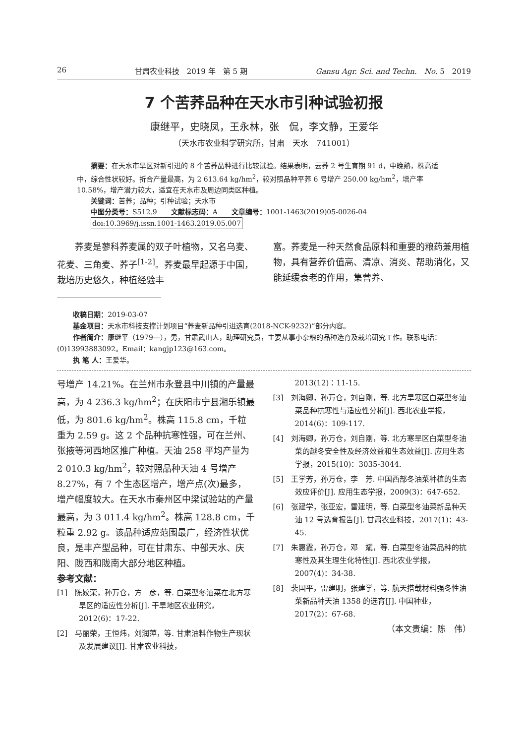26 甘肃农业科技　2019 年　第 5 期 Gansu Agr. Sci. and Techn.　No. 5　2019
7 个苦荞品种在天水市引种试验初报
康继平，史晓凤，王永林，张　侃，李文静，王爱华
（天水市农业科学研究所，甘肃　天水　741001）
　　摘要：在天水市旱区对新引进的 8 个苦荞品种进行比较试验。结果表明，云荞 2 号生育期 91 d，中晚熟，株高适中，综合性状较好。折合产量最高，为 2 613.64 kg/hm<sup>2</sup>，较对照品种平荞 6 号增产 250.00 kg/hm<sup>2</sup>，增产率 10.58%，增产潜力较大，适宜在天水市及周边同类区种植。
　　关键词：苦荞；品种；引种试验；天水市
　　中图分类号：S512.9　　文献标志码：A　　文章编号：1001-1463(2019)05-0026-04
　　doi:10.3969/j.issn.1001-1463.2019.05.007
荞麦是蓼科荞麦属的双子叶植物，又名乌麦、花麦、三角麦、荞子<sup>[1-2]</sup>。荞麦最早起源于中国，栽培历史悠久，种植经验丰
富。荞麦是一种天然食品原料和重要的粮药兼用植物，具有营养价值高、清凉、消炎、帮助消化，又能延缓衰老的作用，集营养、
收稿日期：2019-03-07
基金项目：天水市科技支撑计划项目“荞麦新品种引进选育(2018-NCK-9232)”部分内容。
作者简介：康继平（1979—），男，甘肃武山人，助理研究员，主要从事小杂粮的品种选育及栽培研究工作。联系电话：(0)13993883092。Email：kangjp123@163.com。
执 笔 人：王爱华。
号增产 14.21%。在兰州市永登县中川镇的产量最高，为 4 236.3 kg/hm<sup>2</sup>；在庆阳市宁县湘乐镇最低，为 801.6 kg/hm<sup>2</sup>。株高 115.8 cm，千粒重为 2.59 g。这 2 个品种抗寒性强，可在兰州、张掖等河西地区推广种植。天油 258 平均产量为 2 010.3 kg/hm<sup>2</sup>，较对照品种天油 4 号增产 8.27%，有 7 个生态区增产，增产点(次)最多，增产幅度较大。在天水市秦州区中梁试验站的产量最高，为 3 011.4 kg/hm<sup>2</sup>。株高 128.8 cm，千粒重 2.92 g。该品种适应范围最广，经济性状优良，是丰产型品种，可在甘肃东、中部天水、庆阳、陇西和陇南大部分地区种植。
参考文献：
[1]　陈姣荣，孙万仓，方　彦，等. 白菜型冬油菜在北方寒旱区的适应性分析[J]. 干旱地区农业研究，2012(6)：17-22.
[2]　马丽荣，王恒炜，刘润萍，等. 甘肃油料作物生产现状及发展建议[J]. 甘肃农业科技，
2013(12)：11-15.
[3]　刘海卿，孙万仓，刘自刚，等. 北方旱寒区白菜型冬油菜品种抗寒性与适应性分析[J]. 西北农业学报，2014(6)：109-117.
[4]　刘海卿，孙万仓，刘自刚，等. 北方寒旱区白菜型冬油菜的越冬安全性及经济效益和生态效益[J]. 应用生态学报，2015(10)：3035-3044.
[5]　王学芳，孙万仓，李　芳. 中国西部冬油菜种植的生态效应评价[J]. 应用生态学报，2009(3)：647-652.
[6]　张建学，张亚宏，雷建明，等. 白菜型冬油菜新品种天油 12 号选育报告[J]. 甘肃农业科技，2017(1)：43-45.
[7]　朱惠霞，孙万仓，邓　斌，等. 白菜型冬油菜品种的抗寒性及其生理生化特性[J]. 西北农业学报，2007(4)：34-38.
[8]　裴国平，雷建明，张建学，等. 航天搭载材料强冬性油菜新品种天油 1358 的选育[J]. 中国种业，2017(2)：67-68.
（本文责编：陈　伟）